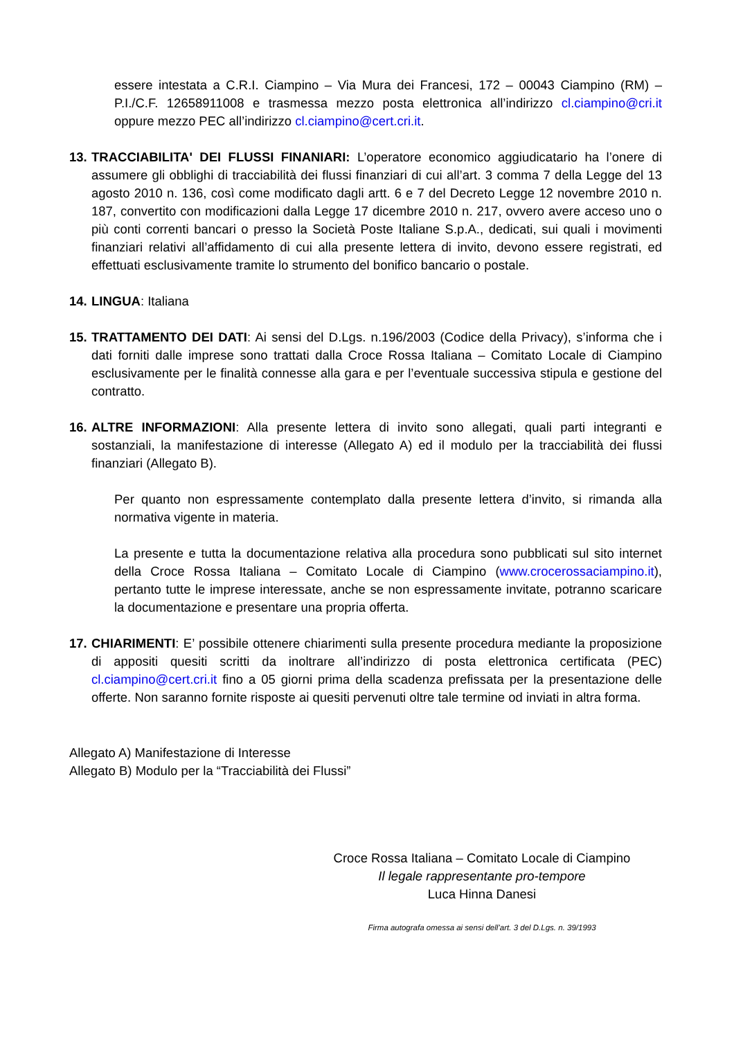essere intestata a C.R.I. Ciampino – Via Mura dei Francesi, 172 – 00043 Ciampino (RM) – P.I./C.F. 12658911008 e trasmessa mezzo posta elettronica all’indirizzo cl.ciampino@cri.it oppure mezzo PEC all’indirizzo cl.ciampino@cert.cri.it.
13.
TRACCIABILITA' DEI FLUSSI FINANIARI: L’operatore economico aggiudicatario ha l’onere di assumere gli obblighi di tracciabilità dei flussi finanziari di cui all’art. 3 comma 7 della Legge del 13 agosto 2010 n. 136, così come modificato dagli artt. 6 e 7 del Decreto Legge 12 novembre 2010 n. 187, convertito con modificazioni dalla Legge 17 dicembre 2010 n. 217, ovvero avere acceso uno o più conti correnti bancari o presso la Società Poste Italiane S.p.A., dedicati, sui quali i movimenti finanziari relativi all’affidamento di cui alla presente lettera di invito, devono essere registrati, ed effettuati esclusivamente tramite lo strumento del bonifico bancario o postale.
14.
LINGUA: Italiana
15.
TRATTAMENTO DEI DATI: Ai sensi del D.Lgs. n.196/2003 (Codice della Privacy), s’informa che i dati forniti dalle imprese sono trattati dalla Croce Rossa Italiana – Comitato Locale di Ciampino esclusivamente per le finalità connesse alla gara e per l’eventuale successiva stipula e gestione del contratto.
16.
ALTRE INFORMAZIONI: Alla presente lettera di invito sono allegati, quali parti integranti e sostanziali, la manifestazione di interesse (Allegato A) ed il modulo per la tracciabilità dei flussi finanziari (Allegato B).
Per quanto non espressamente contemplato dalla presente lettera d’invito, si rimanda alla normativa vigente in materia.
La presente e tutta la documentazione relativa alla procedura sono pubblicati sul sito internet della Croce Rossa Italiana – Comitato Locale di Ciampino (www.crocerossaciampino.it), pertanto tutte le imprese interessate, anche se non espressamente invitate, potranno scaricare la documentazione e presentare una propria offerta.
17.
CHIARIMENTI: E’ possibile ottenere chiarimenti sulla presente procedura mediante la proposizione di appositi quesiti scritti da inoltrare all’indirizzo di posta elettronica certificata (PEC) cl.ciampino@cert.cri.it fino a 05 giorni prima della scadenza prefissata per la presentazione delle offerte. Non saranno fornite risposte ai quesiti pervenuti oltre tale termine od inviati in altra forma.
Allegato A) Manifestazione di Interesse
Allegato B) Modulo per la “Tracciabilità dei Flussi”
Croce Rossa Italiana – Comitato Locale di Ciampino
Il legale rappresentante pro-tempore
Luca Hinna Danesi
Firma autografa omessa ai sensi dell’art. 3 del D.Lgs. n. 39/1993